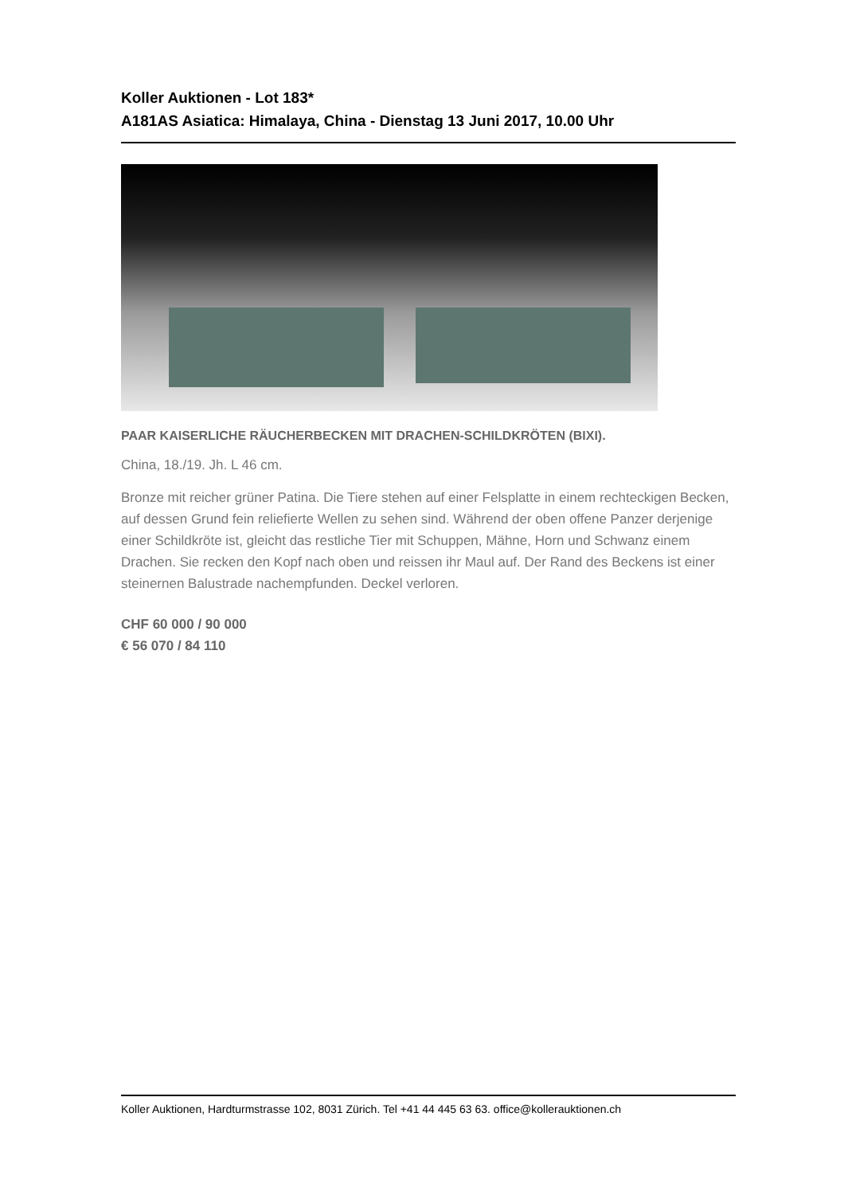Koller Auktionen - Lot 183*
A181AS Asiatica: Himalaya, China - Dienstag 13 Juni 2017, 10.00 Uhr
PAAR KAISERLICHE RÄUCHERBECKEN MIT DRACHEN-SCHILDKRÖTEN (BIXI).
China, 18./19. Jh. L 46 cm.
Bronze mit reicher grüner Patina. Die Tiere stehen auf einer Felsplatte in einem rechteckigen Becken, auf dessen Grund fein reliefierte Wellen zu sehen sind. Während der oben offene Panzer derjenige einer Schildkröte ist, gleicht das restliche Tier mit Schuppen, Mähne, Horn und Schwanz einem Drachen. Sie recken den Kopf nach oben und reissen ihr Maul auf. Der Rand des Beckens ist einer steinernen Balustrade nachempfunden. Deckel verloren.
CHF 60 000 / 90 000
€ 56 070 / 84 110
Koller Auktionen, Hardturmstrasse 102, 8031 Zürich. Tel +41 44 445 63 63. office@kollerauktionen.ch